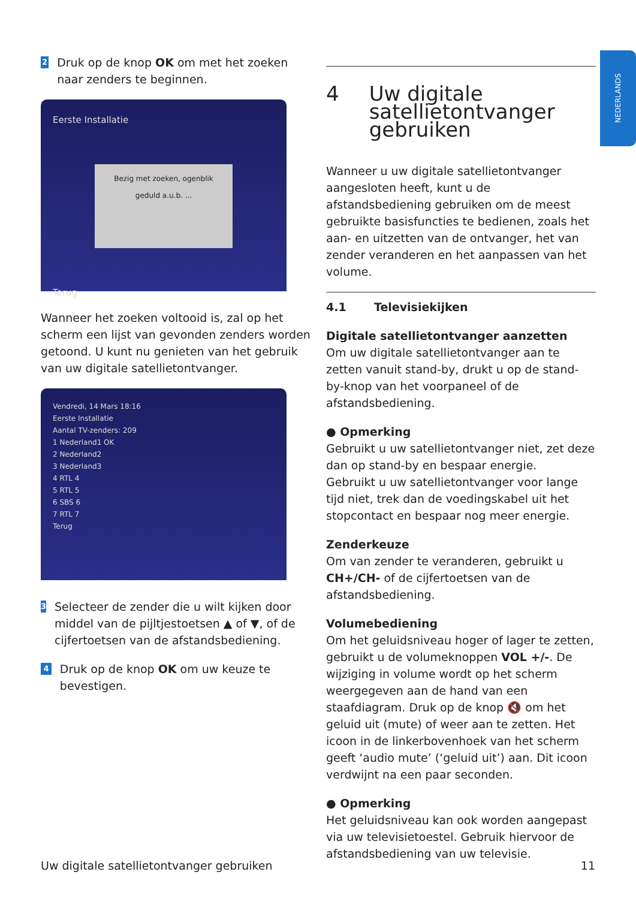NEDERLANDS
2
Druk op de knop OK om met het zoeken naar zenders te beginnen.
Eerste Installatie
Bezig met zoeken, ogenblik geduld a.u.b. ...
Terug
Wanneer het zoeken voltooid is, zal op het scherm een lijst van gevonden zenders worden getoond. U kunt nu genieten van het gebruik van uw digitale satellietontvanger.
Vendredi, 14 Mars 18:16
Eerste Installatie
Aantal TV-zenders: 209
1 Nederland1 OK
2 Nederland2
3 Nederland3
4 RTL 4
5 RTL 5
6 SBS 6
7 RTL 7
Terug
3
Selecteer de zender die u wilt kijken door middel van de pijltjestoetsen ▲ of ▼, of de cijfertoetsen van de afstandsbediening.
4
Druk op de knop OK om uw keuze te bevestigen.
4 Uw digitale satellietontvanger gebruiken
Wanneer u uw digitale satellietontvanger aangesloten heeft, kunt u de afstandsbediening gebruiken om de meest gebruikte basisfuncties te bedienen, zoals het aan- en uitzetten van de ontvanger, het van zender veranderen en het aanpassen van het volume.
4.1 Televisiekijken
Digitale satellietontvanger aanzetten
Om uw digitale satellietontvanger aan te zetten vanuit stand-by, drukt u op de stand-by-knop van het voorpaneel of de afstandsbediening.
● Opmerking
Gebruikt u uw satellietontvanger niet, zet deze dan op stand-by en bespaar energie.
Gebruikt u uw satellietontvanger voor lange tijd niet, trek dan de voedingskabel uit het stopcontact en bespaar nog meer energie.
Zenderkeuze
Om van zender te veranderen, gebruikt u CH+/CH- of de cijfertoetsen van de afstandsbediening.
Volumebediening
Om het geluidsniveau hoger of lager te zetten, gebruikt u de volumeknoppen VOL +/-. De wijziging in volume wordt op het scherm weergegeven aan de hand van een staafdiagram. Druk op de knop 🔇 om het geluid uit (mute) of weer aan te zetten. Het icoon in de linkerbovenhoek van het scherm geeft ‘audio mute’ (‘geluid uit’) aan. Dit icoon verdwijnt na een paar seconden.
● Opmerking
Het geluidsniveau kan ook worden aangepast via uw televisietoestel. Gebruik hiervoor de afstandsbediening van uw televisie.
Uw digitale satellietontvanger gebruiken 11